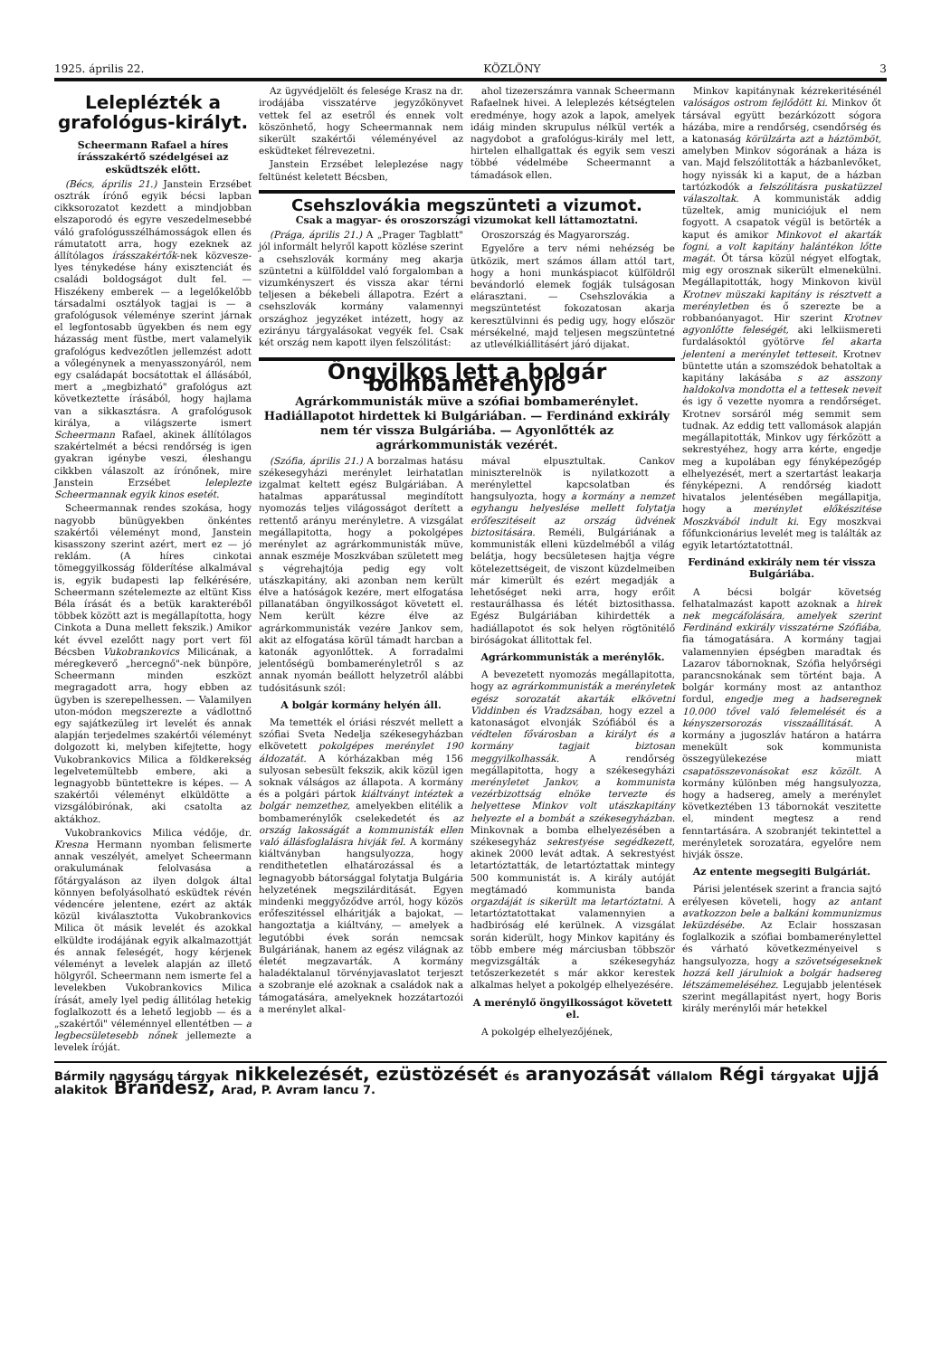1925. április 22. KÖZLÖNY 3
Leleplézték a grafológus-királyt.
Scheermann Rafael a híres írásszakértő szédelgései az esküdtszék előtt.
(Bécs, április 21.) Janstein Erzsébet osztrák írónő egyik bécsi lapban cikksorozatot kezdett a mindjobban elszaporodó és egyre veszedelmesebbé váló grafológusszélhámosságok ellen és rámutatott arra, hogy ezeknek az állítólagos írásszakértők-nek közvesze­lyes ténykedése hány exisztenciát és családi boldogságot dult fel. — Hiszékeny emberek — a legelőkelőbb társadalmi osztályok tagjai is — a grafológusok véleménye szerint járnak el legfontosabb ügyekben és nem egy házasság ment füstbe, mert valamelyik grafológus kedvezőtlen jellemzést adott a vőlegénynek a menyasszonyáról, nem egy családapát bocsátottak el állásából, mert a „megbizható" grafológus azt következtette írásából, hogy hajlama van a sikkasztásra. A grafológusok királya, a világszerte ismert Scheermann Rafael, akinek állítólagos szakértelmét a bécsi rendőrség is igen gyakran igénybe veszi, éleshangu cikkben válaszolt az írónőnek, mire Janstein Erzsébet leleplezte Scheermannak egyik kinos esetét.
Scheermannak rendes szokása, hogy nagyobb bünügyekben önkéntes szakértői véleményt mond, Janstein kisasszony szerint azért, mert ez — jó reklám. (A híres cinkotai tömeggyilkosság földerítése alkalmával is, egyik budapesti lap felkérésére, Scheermann szételemezte az eltünt Kiss Béla írását és a betük karakteréből többek között azt is megállapította, hogy Cinkota a Duna mellett fekszik.) Amikor két évvel ezelőtt nagy port vert föl Bécsben Vukobrankovics Milicának, a méregkeverő „hercegnő"-nek bünpöre, Scheermann minden eszközt megragadott arra, hogy ebben az ügyben is szerepelhessen. — Valamilyen uton-módon megszerezte a vádlottnő egy sajátkezüleg irt levelét és annak alapján terjedelmes szakértői véleményt dolgozott ki, melyben kifejtette, hogy Vukobrankovics Milica a földkerekség legelvetemültebb embere, aki a legnagyobb büntettekre is képes. — A szakértői véleményt elküldötte a vizsgálóbirónak, aki csatolta az aktákhoz.
Vukobrankovics Milica védője, dr. Kresna Hermann nyomban felismerte annak veszélyét, amelyet Scheermann orakulumának felolvasása a főtárgyaláson az ilyen dolgok által könnyen befolyásolható esküdtek révén védencére jelentene, ezért az akták közül kiválasztotta Vukobrankovics Milica öt másik levelét és azokkal elküldte irodájának egyik alkalmazottját és annak feleségét, hogy kérjenek véleményt a levelek alapján az illető hölgyről. Scheermann nem ismerte fel a levelekben Vukobrankovics Milica írását, amely lyel pedig állitólag hetekig foglalkozott és a lehető legjobb — és a „szakértői" véleménnyel ellentétben — a legbecsületesebb nőnek jellemezte a levelek íróját.
Az ügyvédjelölt és felesége Krasz na dr. irodájába visszatérve jegyzőkönyvet vettek fel az esetről és ennek volt köszönhető, hogy Scheermannak nem sikerült szakértői véleményével az esküdteket félrevezetni.
Janstein Erzsébet leleplezése nagy feltünést keletett Bécsben,
ahol tizezerszámra vannak Scheermann Rafaelnek hivei. A leleplezés kétségtelen eredménye, hogy azok a lapok, amelyek idáig minden skrupulus nélkül verték a nagydobot a grafológus-király mel lett, hirtelen elhallgattak és egyik sem veszi többé védelmébe Scheermannt a támadások ellen.
Csehszlovákia megszünteti a vizumot.
Csak a magyar- és oroszországi vizumokat kell láttamoztatni.
(Prága, április 21.) A „Prager Tagblatt" jól informált helyről kapott közlése szerint a csehszlovák kormány meg akarja szüntetni a külfölddel való forgalomban a vizumkényszert és vissza akar térni teljesen a békebeli állapotra. Ezért a csehszlovák kormány valamennyi országhoz jegyzéket intézett, hogy az ezirányu tárgyalásokat vegyék fel. Csak két ország nem kapott ilyen felszólitást:
Oroszország és Magyarország.
Egyelőre a terv némi nehézség be ütközik, mert számos állam attól tart, hogy a honi munkáspiacot külföldről bevándorló elemek fogják tulságosan elárasztani. — Csehszlovákia a megszüntetést fokozatosan akarja keresztülvinni és pedig ugy, hogy először mérsékelné, majd teljesen megszüntetné az utlevélkiállitásért járó dijakat.
Öngyilkos lett a bolgár bombamerénylő
Agrárkommunisták müve a szófiai bombamerénylet. Hadiállapotot hirdettek ki Bulgáriában. — Ferdinánd exkirály nem tér vissza Bulgáriába. — Agyonlőtték az agrárkommunisták vezérét.
(Szófia, április 21.) A borzalmas hatásu székesegyházi merénylet leirhatatlan izgalmat keltett egész Bulgáriában. A hatalmas apparátussal megindított nyomozás teljes világosságot derített a rettentő arányu merényletre. A vizsgálat megállapitotta, hogy a pokolgépes merénylet az agrárkommunisták müve, annak eszméje Moszkvában született meg s végrehajtója pedig egy volt utászkapitány, aki azonban nem került élve a hatóságok kezére, mert elfogatása pillanatában öngyilkosságot követett el. Nem került kézre élve az agrárkommunisták vezére Jankov sem, akit az elfogatása körül támadt harcban a katonák agyonlőttek. A forradalmi jelentőségü bombamerényletről s az annak nyomán beállott helyzetről alábbi tudósitásunk szól:
A bolgár kormány helyén áll.
Ma temették el óriási részvét mellett a szófiai Sveta Nedelja székesegyházban elkövetett pokolgépes merénylet 190 áldozatát. A kórházakban még 156 sulyosan sebesült fekszik, akik közül igen soknak válságos az állapota. A kormány és a polgári pártok kiáltványt intéztek a bolgár nemzethez, amelyekben elitélik a bombamerénylők cselekedetét és az ország lakosságát a kommunisták ellen való állásfoglalásra hivják fel. A kormány kiáltványban hangsulyozza, hogy rendithetetlen elhatározással és a legnagyobb bátorsággal folytatja Bulgária helyzetének megszilárditását. Egyen mindenki meggyőződve arról, hogy közös erőfeszitéssel elháritják a bajokat, — hangoztatja a kiáltvány, — amelyek a legutóbbi évek során nemcsak Bulgáriának, hanem az egész világnak az életét megzavarták. A kormány haladéktalanul törvényjavaslatot terjeszt a szobranje elé azoknak a családok nak a támogatására, amelyeknek hozzátartozói a merénylet alkal-
mával elpusztultak. Cankov miniszterelnök is nyilatkozott a merénylettel kapcsolatban és hangsulyozta, hogy a kormány a nemzet egyhangu helyeslése mellett folytatja erőfeszitéseit az ország üdvének biztositására. Reméli, Bulgáriának a kommunisták elleni küzdelméből a világ belátja, hogy becsületesen hajtja végre kötelezettségeit, de viszont küzdelmeiben már kimerült és ezért megadják a lehetőséget neki arra, hogy erőit restaurálhassa és létét biztosithassa. Egész Bulgáriában kihirdették a hadiállapotot és sok helyen rögtönitélő biróságokat állitottak fel.
Agrárkommunisták a merénylők.
A bevezetett nyomozás megállapitotta, hogy az agrárkommunisták a merényletek egész sorozatát akarták elkövetni Viddinben és Vradzsában, hogy ezzel a katonaságot elvonják Szófiából és a védtelen fővárosban a királyt és a kormány tagjait biztosan meggyilkolhassák. A rendőrség megállapitotta, hogy a székesegyházi merényletet Jankov, a kommunista vezérbizottság elnöke tervezte és helyettese Minkov volt utászkapitány helyezte el a bombát a székesegyházban. Minkovnak a bomba elhelyezésében a székesegyház sekrestyése segédkezett, akinek 2000 levát adtak. A sekrestyést letartóztatták, de letartóztattak mintegy 500 kommunistát is. A király autóját megtámadó kommunista banda orgazdáját is sikerült ma letartóztatni. A letartóztatottakat valamennyien a hadbiróság elé kerülnek. A vizsgálat során kiderült, hogy Minkov kapitány és több embere még márciusban többször megvizsgálták a székesegyház tetőszerkezetét s már akkor kerestek alkalmas helyet a pokolgép elhelyezésére.
A merénylő öngyilkosságot követett el.
A pokolgép elhelyezőjének,
Minkov kapitánynak kézrekeritésénél valóságos ostrom fejlődött ki. Minkov őt társával együtt bezárkózott sógora házába, mire a rendőrség, csendőrség és a katonaság körülzárta azt a háztömböt, amelyben Minkov sógorának a háza is van. Majd felszólitották a házbanlevőket, hogy nyissák ki a kaput, de a házban tartózkodók a felszólitásra puskatüzzel válaszoltak. A kommunisták addig tüzeltek, amig municiójuk el nem fogyott. A csapatok végül is betörték a kaput és amikor Minkovot el akarták fogni, a volt kapitány halántékon lőtte magát. Őt társa közül négyet elfogtak, mig egy orosznak sikerült elmenekülni. Megállapitották, hogy Minkovon kivül Krotnev müszaki kapitány is résztvett a merényletben és ő szerezte be a robbanóanyagot. Hir szerint Krotnev agyonlőtte feleségét, aki lelkiismereti furdalásoktól gyötörve fel akarta jelenteni a merénylet tetteseit. Krotnev büntette után a szomszédok behatoltak a kapitány lakásába s az asszony haldokolva mondotta el a tettesek neveit és igy ő vezette nyomra a rendőrséget. Krotnev sorsáról még semmit sem tudnak. Az eddig tett vallomások alapján megállapitották, Minkov ugy férkőzött a sekrestyéhez, hogy arra kérte, engedje meg a kupolában egy fényképezőgép elhelyezését, mert a szertartást leakarja fényképezni. A rendőrség kiadott hivatalos jelentésében megállapitja, hogy a merénylet előkészitése Moszkvából indult ki. Egy moszkvai főfunkcionárius levelét meg is találták az egyik letartóztatottnál.
Ferdinánd exkirály nem tér vissza Bulgáriába.
A bécsi bolgár követség felhatalmazást kapott azoknak a hirek nek megcáfolására, amelyek szerint Ferdinánd exkirály visszatérne Szófiába, fia támogatására. A kormány tagjai valamennyien épségben maradtak és Lazarov tábornoknak, Szófia helyőrségi parancsnokának sem történt baja. A bolgár kormány most az antanthoz fordul, engedje meg a hadseregnek 10.000 tővel való felemelését és a kényszersorozás visszaállitását. A kormány a jugoszláv határon a határra menekült sok kommunista összegyülekezése miatt csapatösszevonásokat esz közölt. A kormány különben még hangsulyozza, hogy a hadsereg, amely a merénylet következtében 13 tábornokát veszitette el, mindent megtesz a rend fenntartására. A szobranjét tekintettel a merényletek sorozatára, egyelőre nem hivják össze.
Az entente megsegiti Bulgáriát.
Párisi jelentések szerint a francia sajtó erélyesen követeli, hogy az antant avatkozzon bele a balkáni kommunizmus leküzdésébe. Az Eclair hosszasan foglalkozik a szófiai bombamerénylettel és várható következményeivel s hangsulyozza, hogy a szövetségeseknek hozzá kell járulniok a bolgár hadsereg létszámemelésé­hez. Legujabb jelentések szerint megállapitást nyert, hogy Boris király merénylői már hetekkel
Bármily nagyságu tárgyak nikkelezését, ezüstözését és aranyozását vállalom Régi tárgyakat ujjá alakitok Brandesz, Arad, P. Avram Iancu 7.